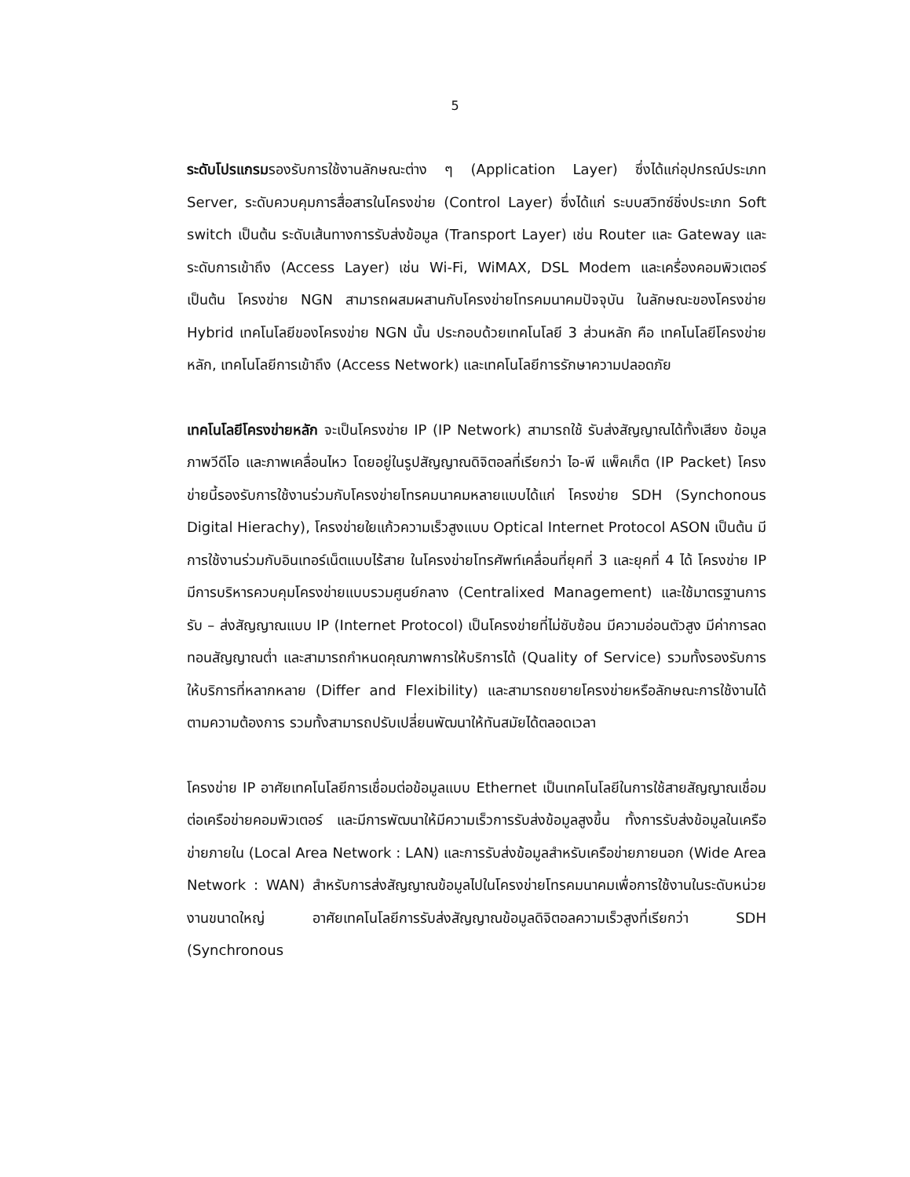5
ระดับโปรแกรมรองรับการใช้งานลักษณะต่าง ๆ (Application Layer) ซึ่งได้แก่อุปกรณ์ประเภท Server, ระดับควบคุมการสื่อสารในโครงข่าย (Control Layer) ซึ่งได้แก่ ระบบสวิทซ์ชิ่งประเภท Soft switch เป็นต้น ระดับเส้นทางการรับส่งข้อมูล (Transport Layer) เช่น Router และ Gateway และระดับการเข้าถึง (Access Layer) เช่น Wi-Fi, WiMAX, DSL Modem และเครื่องคอมพิวเตอร์ เป็นต้น โครงข่าย NGN สามารถผสมผสานกับโครงข่ายโทรคมนาคมปัจจุบัน ในลักษณะของโครงข่าย Hybrid เทคโนโลยีของโครงข่าย NGN นั้น ประกอบด้วยเทคโนโลยี 3 ส่วนหลัก คือ เทคโนโลยีโครงข่ายหลัก, เทคโนโลยีการเข้าถึง (Access Network) และเทคโนโลยีการรักษาความปลอดภัย
เทคโนโลยีโครงข่ายหลัก จะเป็นโครงข่าย IP (IP Network) สามารถใช้ รับส่งสัญญาณได้ทั้งเสียง ข้อมูล ภาพวีดีโอ และภาพเคลื่อนไหว โดยอยู่ในรูปสัญญาณดิจิตอลที่เรียกว่า ไอ-พี แพ็คเก็ต (IP Packet) โครงข่ายนี้รองรับการใช้งานร่วมกับโครงข่ายโทรคมนาคมหลายแบบได้แก่ โครงข่าย SDH (Synchonous Digital Hierachy), โครงข่ายใยแก้วความเร็วสูงแบบ Optical Internet Protocol ASON เป็นต้น มีการใช้งานร่วมกับอินเทอร์เน็ตแบบไร้สาย ในโครงข่ายโทรศัพท์เคลื่อนที่ยุคที่ 3 และยุคที่ 4 ได้ โครงข่าย IP มีการบริหารควบคุมโครงข่ายแบบรวมศูนย์กลาง (Centralixed Management) และใช้มาตรฐานการรับ – ส่งสัญญาณแบบ IP (Internet Protocol) เป็นโครงข่ายที่ไม่ซับซ้อน มีความอ่อนตัวสูง มีค่าการลดทอนสัญญาณต่ำ และสามารถกำหนดคุณภาพการให้บริการได้ (Quality of Service) รวมทั้งรองรับการให้บริการที่หลากหลาย (Differ and Flexibility) และสามารถขยายโครงข่ายหรือลักษณะการใช้งานได้ตามความต้องการ รวมทั้งสามารถปรับเปลี่ยนพัฒนาให้ทันสมัยได้ตลอดเวลา
โครงข่าย IP อาศัยเทคโนโลยีการเชื่อมต่อข้อมูลแบบ Ethernet เป็นเทคโนโลยีในการใช้สายสัญญาณเชื่อมต่อเครือข่ายคอมพิวเตอร์ และมีการพัฒนาให้มีความเร็วการรับส่งข้อมูลสูงขึ้น ทั้งการรับส่งข้อมูลในเครือข่ายภายใน (Local Area Network : LAN) และการรับส่งข้อมูลสำหรับเครือข่ายภายนอก (Wide Area Network : WAN) สำหรับการส่งสัญญาณข้อมูลไปในโครงข่ายโทรคมนาคมเพื่อการใช้งานในระดับหน่วยงานขนาดใหญ่ อาศัยเทคโนโลยีการรับส่งสัญญาณข้อมูลดิจิตอลความเร็วสูงที่เรียกว่า SDH (Synchronous